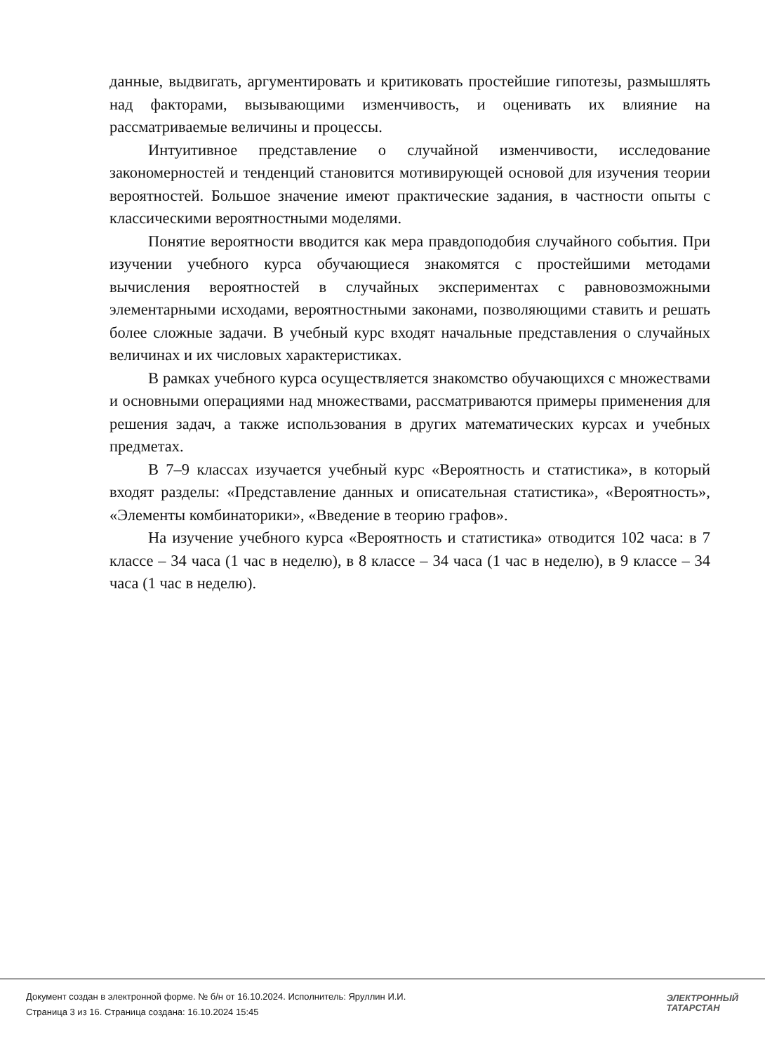данные, выдвигать, аргументировать и критиковать простейшие гипотезы, размышлять над факторами, вызывающими изменчивость, и оценивать их влияние на рассматриваемые величины и процессы.
Интуитивное представление о случайной изменчивости, исследование закономерностей и тенденций становится мотивирующей основой для изучения теории вероятностей. Большое значение имеют практические задания, в частности опыты с классическими вероятностными моделями.
Понятие вероятности вводится как мера правдоподобия случайного события. При изучении учебного курса обучающиеся знакомятся с простейшими методами вычисления вероятностей в случайных экспериментах с равновозможными элементарными исходами, вероятностными законами, позволяющими ставить и решать более сложные задачи. В учебный курс входят начальные представления о случайных величинах и их числовых характеристиках.
В рамках учебного курса осуществляется знакомство обучающихся с множествами и основными операциями над множествами, рассматриваются примеры применения для решения задач, а также использования в других математических курсах и учебных предметах.
В 7–9 классах изучается учебный курс «Вероятность и статистика», в который входят разделы: «Представление данных и описательная статистика», «Вероятность», «Элементы комбинаторики», «Введение в теорию графов».
На изучение учебного курса «Вероятность и статистика» отводится 102 часа: в 7 классе – 34 часа (1 час в неделю), в 8 классе – 34 часа (1 час в неделю), в 9 классе – 34 часа (1 час в неделю).
Документ создан в электронной форме. № б/н от 16.10.2024. Исполнитель: Яруллин И.И.
Страница 3 из 16. Страница создана: 16.10.2024 15:45
ЭЛЕКТРОННЫЙ
ТАТАРСТАН